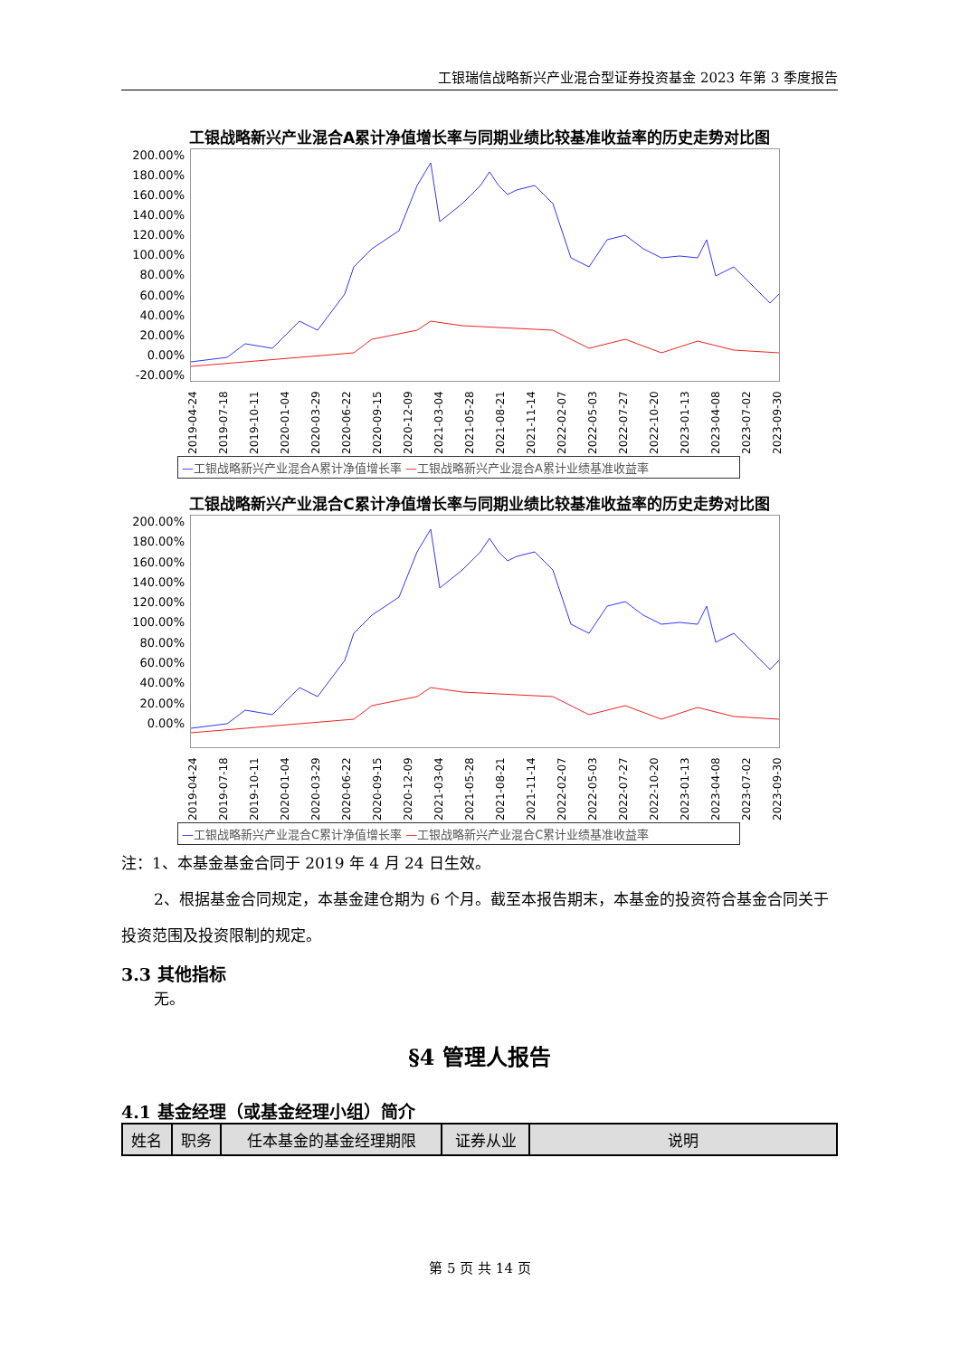工银瑞信战略新兴产业混合型证券投资基金 2023 年第 3 季度报告
工银战略新兴产业混合A累计净值增长率与同期业绩比较基准收益率的历史走势对比图
200.00%
180.00%
160.00%
140.00%
120.00%
100.00%
80.00%
60.00%
40.00%
20.00%
0.00%
-20.00%
2019-04-24 2019-07-18 2019-10-11 2020-01-04 2020-03-29 2020-06-22 2020-09-15 2020-12-09 2021-03-04 2021-05-28 2021-08-21 2021-11-14 2022-02-07 2022-05-03 2022-07-27 2022-10-20 2023-01-13 2023-04-08 2023-07-02 2023-09-30
—工银战略新兴产业混合A累计净值增长率 —工银战略新兴产业混合A累计业绩基准收益率
工银战略新兴产业混合C累计净值增长率与同期业绩比较基准收益率的历史走势对比图
200.00%
180.00%
160.00%
140.00%
120.00%
100.00%
80.00%
60.00%
40.00%
20.00%
0.00%
2019-04-24 2019-07-18 2019-10-11 2020-01-04 2020-03-29 2020-06-22 2020-09-15 2020-12-09 2021-03-04 2021-05-28 2021-08-21 2021-11-14 2022-02-07 2022-05-03 2022-07-27 2022-10-20 2023-01-13 2023-04-08 2023-07-02 2023-09-30
—工银战略新兴产业混合C累计净值增长率 —工银战略新兴产业混合C累计业绩基准收益率
注：1、本基金基金合同于 2019 年 4 月 24 日生效。
2、根据基金合同规定，本基金建仓期为 6 个月。截至本报告期末，本基金的投资符合基金合同关于投资范围及投资限制的规定。
3.3 其他指标
无。
§4 管理人报告
4.1 基金经理（或基金经理小组）简介
| 姓名 | 职务 | 任本基金的基金经理期限 | 证券从业 | 说明 |
| --- | --- | --- | --- | --- |
第 5 页 共 14 页